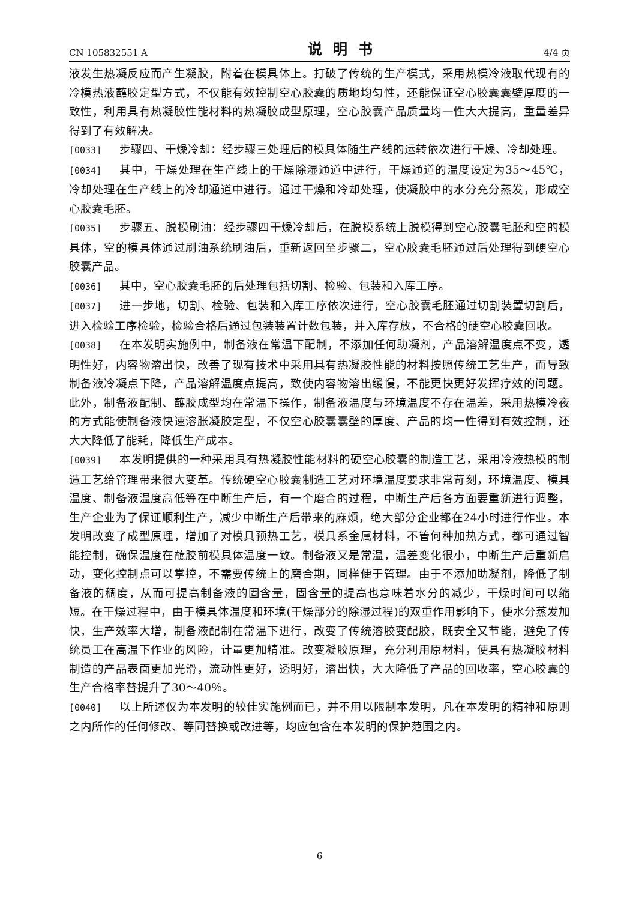CN 105832551 A 说明书 4/4 页
液发生热凝反应而产生凝胶，附着在模具体上。打破了传统的生产模式，采用热模冷液取代现有的冷模热液蘸胶定型方式，不仅能有效控制空心胶囊的质地均匀性，还能保证空心胶囊囊壁厚度的一致性，利用具有热凝胶性能材料的热凝胶成型原理，空心胶囊产品质量均一性大大提高，重量差异得到了有效解决。
[0033] 步骤四、干燥冷却：经步骤三处理后的模具体随生产线的运转依次进行干燥、冷却处理。
[0034] 其中，干燥处理在生产线上的干燥除湿通道中进行，干燥通道的温度设定为35～45℃，冷却处理在生产线上的冷却通道中进行。通过干燥和冷却处理，使凝胶中的水分充分蒸发，形成空心胶囊毛胚。
[0035] 步骤五、脱模刷油：经步骤四干燥冷却后，在脱模系统上脱模得到空心胶囊毛胚和空的模具体，空的模具体通过刷油系统刷油后，重新返回至步骤二，空心胶囊毛胚通过后处理得到硬空心胶囊产品。
[0036] 其中，空心胶囊毛胚的后处理包括切割、检验、包装和入库工序。
[0037] 进一步地，切割、检验、包装和入库工序依次进行，空心胶囊毛胚通过切割装置切割后，进入检验工序检验，检验合格后通过包装装置计数包装，并入库存放，不合格的硬空心胶囊回收。
[0038] 在本发明实施例中，制备液在常温下配制，不添加任何助凝剂，产品溶解温度点不变，透明性好，内容物溶出快，改善了现有技术中采用具有热凝胶性能的材料按照传统工艺生产，而导致制备液冷凝点下降，产品溶解温度点提高，致使内容物溶出缓慢，不能更快更好发挥疗效的问题。此外，制备液配制、蘸胶成型均在常温下操作，制备液温度与环境温度不存在温差，采用热模冷夜的方式能使制备液快速溶胀凝胶定型，不仅空心胶囊囊壁的厚度、产品的均一性得到有效控制，还大大降低了能耗，降低生产成本。
[0039] 本发明提供的一种采用具有热凝胶性能材料的硬空心胶囊的制造工艺，采用冷液热模的制造工艺给管理带来很大变革。传统硬空心胶囊制造工艺对环境温度要求非常苛刻，环境温度、模具温度、制备液温度高低等在中断生产后，有一个磨合的过程，中断生产后各方面要重新进行调整，生产企业为了保证顺利生产，减少中断生产后带来的麻烦，绝大部分企业都在24小时进行作业。本发明改变了成型原理，增加了对模具预热工艺，模具系金属材料，不管何种加热方式，都可通过智能控制，确保温度在蘸胶前模具体温度一致。制备液又是常温，温差变化很小，中断生产后重新启动，变化控制点可以掌控，不需要传统上的磨合期，同样便于管理。由于不添加助凝剂，降低了制备液的稠度，从而可提高制备液的固含量，固含量的提高也意味着水分的减少，干燥时间可以缩短。在干燥过程中，由于模具体温度和环境(干燥部分的除湿过程)的双重作用影响下，使水分蒸发加快，生产效率大增，制备液配制在常温下进行，改变了传统溶胶变配胶，既安全又节能，避免了传统员工在高温下作业的风险，计量更加精准。改变凝胶原理，充分利用原材料，使具有热凝胶材料制造的产品表面更加光滑，流动性更好，透明好，溶出快，大大降低了产品的回收率，空心胶囊的生产合格率替提升了30～40％。
[0040] 以上所述仅为本发明的较佳实施例而已，并不用以限制本发明，凡在本发明的精神和原则之内所作的任何修改、等同替换或改进等，均应包含在本发明的保护范围之内。
6